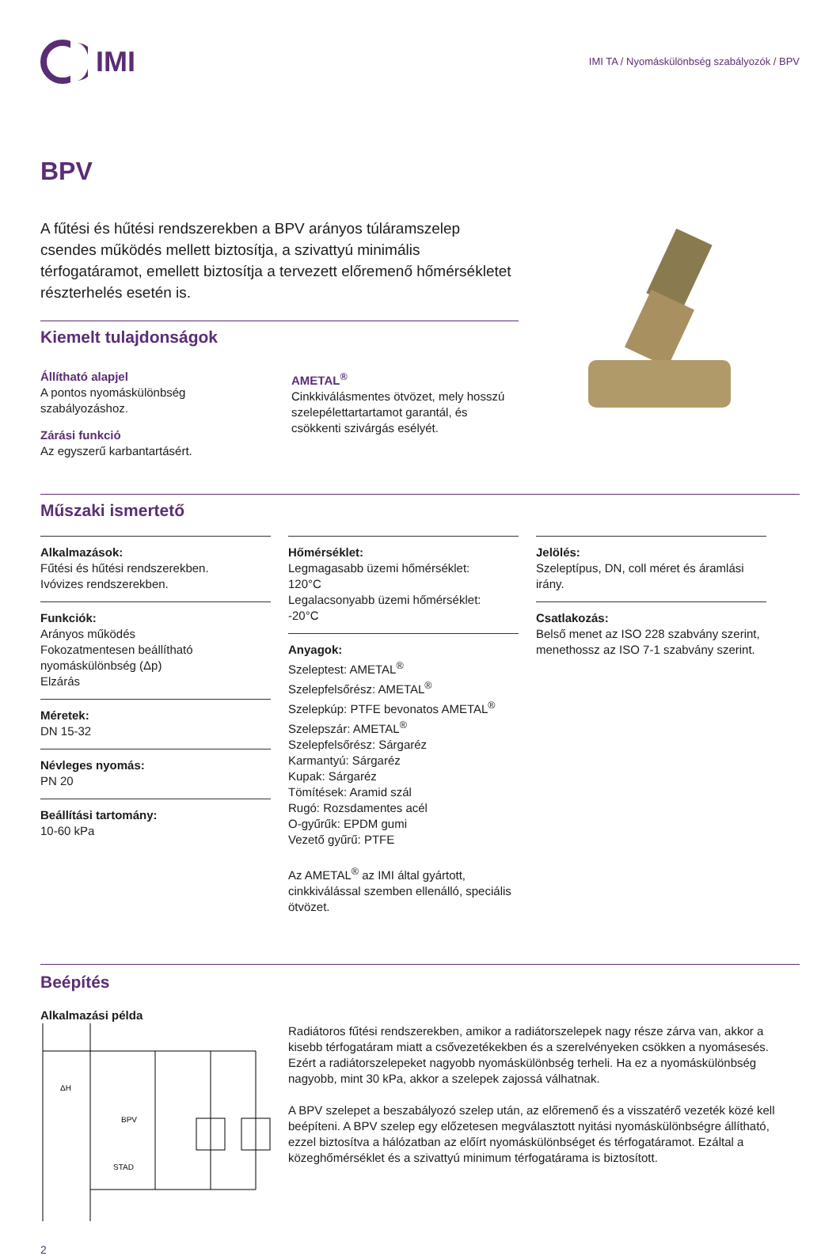IMI
IMI TA / Nyomáskülönbség szabályozók / BPV
BPV
A fűtési és hűtési rendszerekben a BPV arányos túláramszelep csendes működés mellett biztosítja, a szivattyú minimális térfogatáramot, emellett biztosítja a tervezett előremenő hőmérsékletet részterhelés esetén is.
Kiemelt tulajdonságok
Állítható alapjel
A pontos nyomáskülönbség szabályozáshoz.
Zárási funkció
Az egyszerű karbantartásért.
AMETAL<sup>®</sup>
Cinkkiválásmentes ötvözet, mely hosszú szelepélettartartamot garantál, és csökkenti szivárgás esélyét.
Műszaki ismertető
Alkalmazások:
Fűtési és hűtési rendszerekben.
Ivóvizes rendszerekben.
Funkciók:
Arányos működés
Fokozatmentesen beállítható nyomáskülönbség (Δp)
Elzárás
Méretek:
DN 15-32
Névleges nyomás:
PN 20
Beállítási tartomány:
10-60 kPa
Hőmérséklet:
Legmagasabb üzemi hőmérséklet:
120°C
Legalacsonyabb üzemi hőmérséklet:
-20°C
Anyagok:
Szeleptest: AMETAL<sup>®</sup>
Szelepfelsőrész: AMETAL<sup>®</sup>
Szelepkúp: PTFE bevonatos AMETAL<sup>®</sup>
Szelepszár: AMETAL<sup>®</sup>
Szelepfelsőrész: Sárgaréz
Karmantyú: Sárgaréz
Kupak: Sárgaréz
Tömítések: Aramid szál
Rugó: Rozsdamentes acél
O-gyűrűk: EPDM gumi
Vezető gyűrű: PTFE
Az AMETAL<sup>®</sup> az IMI által gyártott, cinkkiválással szemben ellenálló, speciális ötvözet.
Jelölés:
Szeleptípus, DN, coll méret és áramlási irány.
Csatlakozás:
Belső menet az ISO 228 szabvány szerint, menethossz az ISO 7-1 szabvány szerint.
Beépítés
Alkalmazási példa
ΔH
BPV
STAD
Radiátoros fűtési rendszerekben, amikor a radiátorszelepek nagy része zárva van, akkor a kisebb térfogatáram miatt a csővezetékekben és a szerelvényeken csökken a nyomásesés. Ezért a radiátorszelepeket nagyobb nyomáskülönbség terheli. Ha ez a nyomáskülönbség nagyobb, mint 30 kPa, akkor a szelepek zajossá válhatnak.
A BPV szelepet a beszabályozó szelep után, az előremenő és a visszatérő vezeték közé kell beépíteni. A BPV szelep egy előzetesen megválasztott nyitási nyomáskülönbségre állítható, ezzel biztosítva a hálózatban az előírt nyomáskülönbséget és térfogatáramot. Ezáltal a közeghőmérséklet és a szivattyú minimum térfogatárama is biztosított.
2